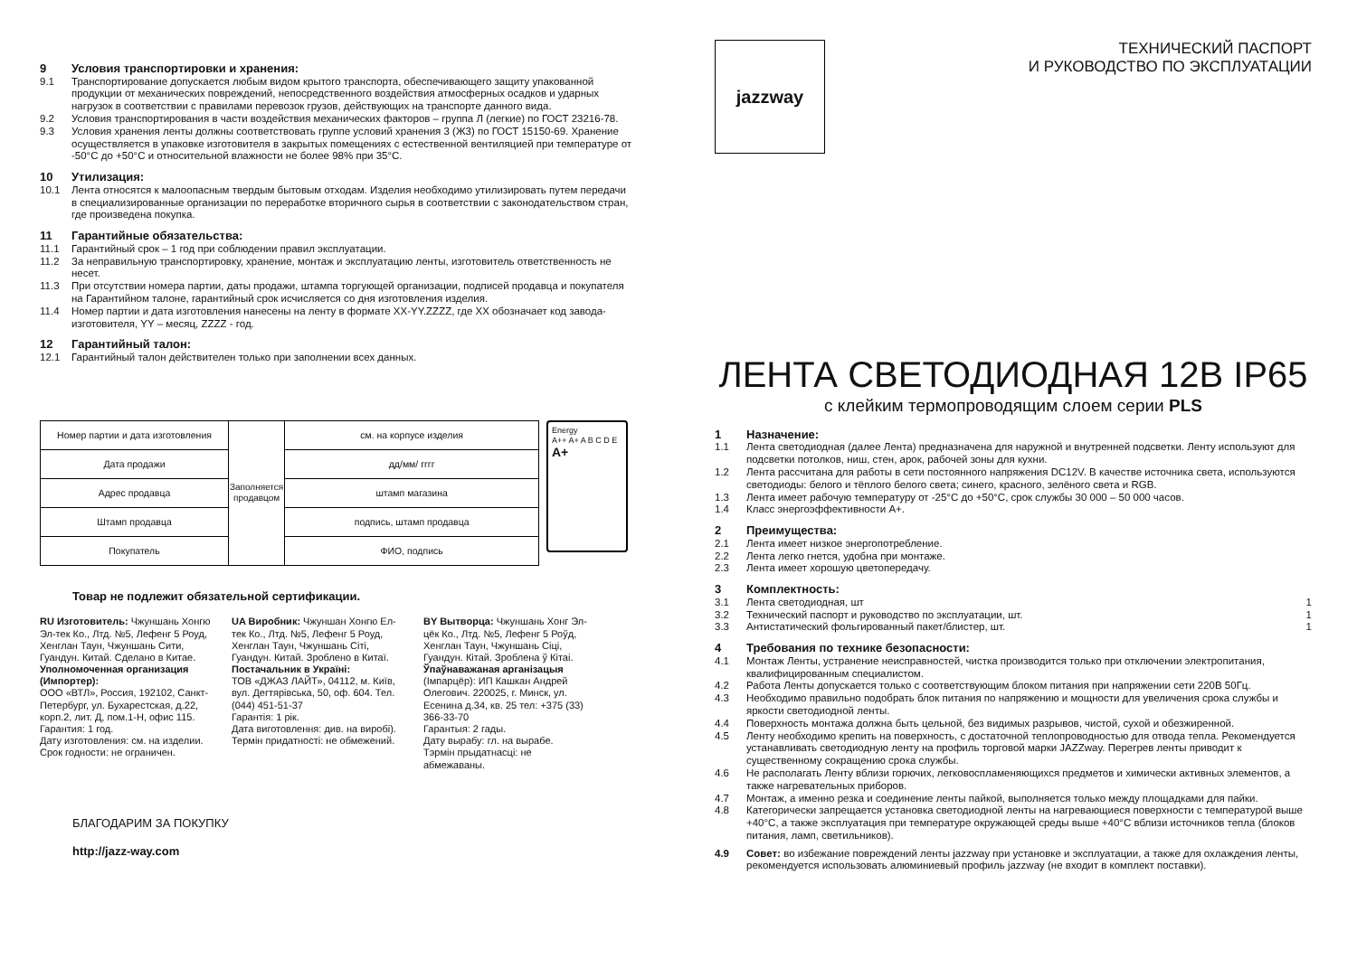9 Условия транспортировки и хранения:
9.1 Транспортирование допускается любым видом крытого транспорта, обеспечивающего защиту упакованной продукции от механических повреждений, непосредственного воздействия атмосферных осадков и ударных нагрузок в соответствии с правилами перевозок грузов, действующих на транспорте данного вида.
9.2 Условия транспортирования в части воздействия механических факторов – группа Л (легкие) по ГОСТ 23216-78.
9.3 Условия хранения ленты должны соответствовать группе условий хранения 3 (Ж3) по ГОСТ 15150-69. Хранение осуществляется в упаковке изготовителя в закрытых помещениях с естественной вентиляцией при температуре от -50°C до +50°C и относительной влажности не более 98% при 35°C.
10 Утилизация:
10.1 Лента относятся к малоопасным твердым бытовым отходам. Изделия необходимо утилизировать путем передачи в специализированные организации по переработке вторичного сырья в соответствии с законодательством стран, где произведена покупка.
11 Гарантийные обязательства:
11.1 Гарантийный срок – 1 год при соблюдении правил эксплуатации.
11.2 За неправильную транспортировку, хранение, монтаж и эксплуатацию ленты, изготовитель ответственность не несет.
11.3 При отсутствии номера партии, даты продажи, штампа торгующей организации, подписей продавца и покупателя на Гарантийном талоне, гарантийный срок исчисляется со дня изготовления изделия.
11.4 Номер партии и дата изготовления нанесены на ленту в формате XX-YY.ZZZZ, где XX обозначает код завода-изготовителя, YY – месяц, ZZZZ - год.
12 Гарантийный талон:
12.1 Гарантийный талон действителен только при заполнении всех данных.
| Номер партии и дата изготовления | Заполняется продавцом | см. на корпусе изделия |
| Дата продажи | | дд/мм/ гггг |
| Адрес продавца | | штамп магазина |
| Штамп продавца | | подпись, штамп продавца |
| Покупатель | | ФИО, подпись |
Energy
A++ A+ A B C D E
A+
Товар не подлежит обязательной сертификации.
RU Изготовитель: Чжуншань Хонгю Эл-тек Ко., Лтд. №5, Лефенг 5 Роуд, Хенглан Таун, Чжуншань Сити, Гуандун. Китай. Сделано в Китае.
Уполномоченная организация (Импортер):
ООО «ВТЛ», Россия, 192102, Санкт-Петербург, ул. Бухарестская, д.22, корп.2, лит. Д, пом.1-Н, офис 115.
Гарантия: 1 год.
Дату изготовления: см. на изделии.
Срок годности: не ограничен.
UA Виробник: Чжуншан Хонгю Ел-тек Ко., Лтд. №5, Лефенг 5 Роуд, Хенглан Таун, Чжуншань Сіті, Гуандун. Китай. Зроблено в Китаї.
Постачальник в Україні:
ТОВ «ДЖАЗ ЛАЙТ», 04112, м. Київ, вул. Дегтярівська, 50, оф. 604. Тел. (044) 451-51-37
Гарантія: 1 рік.
Дата виготовлення: див. на виробі).
Термін придатності: не обмежений.
BY Вытворца: Чжуншань Хонг Эл-цёк Ко., Лтд. №5, Лефенг 5 Роўд, Хенглан Таун, Чжуншань Сіці, Гуандун. Кітай. Зроблена ў Кітаі.
Ўпаўнаважаная арганізацыя (Імпарцёр): ИП Кашкан Андрей Олегович. 220025, г. Минск, ул. Есенина д.34, кв. 25 тел: +375 (33) 366-33-70
Гарантыя: 2 гады.
Дату вырабу: гл. на вырабе.
Тэрмін прыдатнасці: не абмежаваны.
БЛАГОДАРИМ ЗА ПОКУПКУ
http://jazz-way.com
jazzway
ТЕХНИЧЕСКИЙ ПАСПОРТ
И РУКОВОДСТВО ПО ЭКСПЛУАТАЦИИ
ЛЕНТА СВЕТОДИОДНАЯ 12В IP65
с клейким термопроводящим слоем серии PLS
1 Назначение:
1.1 Лента светодиодная (далее Лента) предназначена для наружной и внутренней подсветки. Ленту используют для подсветки потолков, ниш, стен, арок, рабочей зоны для кухни.
1.2 Лента рассчитана для работы в сети постоянного напряжения DC12V. В качестве источника света, используются светодиоды: белого и тёплого белого света; синего, красного, зелёного света и RGB.
1.3 Лента имеет рабочую температуру от -25°C до +50°C, срок службы 30 000 – 50 000 часов.
1.4 Класс энергоэффективности А+.
2 Преимущества:
2.1 Лента имеет низкое энергопотребление.
2.2 Лента легко гнется, удобна при монтаже.
2.3 Лента имеет хорошую цветопередачу.
3 Комплектность:
3.1 Лента светодиодная, шт 1
3.2 Технический паспорт и руководство по эксплуатации, шт. 1
3.3 Антистатический фольгированный пакет/блистер, шт. 1
4 Требования по технике безопасности:
4.1 Монтаж Ленты, устранение неисправностей, чистка производится только при отключении электропитания, квалифицированным специалистом.
4.2 Работа Ленты допускается только с соответствующим блоком питания при напряжении сети 220В 50Гц.
4.3 Необходимо правильно подобрать блок питания по напряжению и мощности для увеличения срока службы и яркости светодиодной ленты.
4.4 Поверхность монтажа должна быть цельной, без видимых разрывов, чистой, сухой и обезжиренной.
4.5 Ленту необходимо крепить на поверхность, с достаточной теплопроводностью для отвода тепла. Рекомендуется устанавливать светодиодную ленту на профиль торговой марки JAZZway. Перегрев ленты приводит к существенному сокращению срока службы.
4.6 Не располагать Ленту вблизи горючих, легковоспламеняющихся предметов и химически активных элементов, а также нагревательных приборов.
4.7 Монтаж, а именно резка и соединение ленты пайкой, выполняется только между площадками для пайки.
4.8 Категорически запрещается установка светодиодной ленты на нагревающиеся поверхности с температурой выше +40°C, а также эксплуатация при температуре окружающей среды выше +40°C вблизи источников тепла (блоков питания, ламп, светильников).
4.9 Совет: во избежание повреждений ленты jazzway при установке и эксплуатации, а также для охлаждения ленты, рекомендуется использовать алюминиевый профиль jazzway (не входит в комплект поставки).